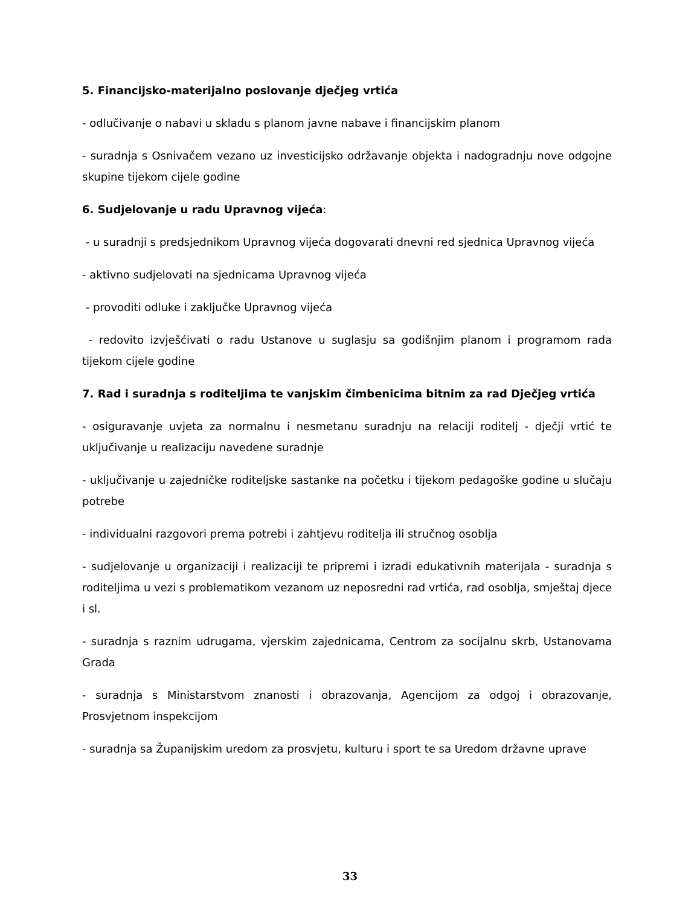5. Financijsko-materijalno poslovanje dječjeg vrtića
- odlučivanje o nabavi u skladu s planom javne nabave i financijskim planom
- suradnja s Osnivačem vezano uz investicijsko održavanje objekta i nadogradnju nove odgojne skupine tijekom cijele godine
6. Sudjelovanje u radu Upravnog vijeća:
- u suradnji s predsjednikom Upravnog vijeća dogovarati dnevni red sjednica Upravnog vijeća
- aktivno sudjelovati na sjednicama Upravnog vijeća
- provoditi odluke i zaključke Upravnog vijeća
- redovito izvješćivati o radu Ustanove u suglasju sa godišnjim planom i programom rada tijekom cijele godine
7. Rad i suradnja s roditeljima te vanjskim čimbenicima bitnim za rad Dječjeg vrtića
- osiguravanje uvjeta za normalnu i nesmetanu suradnju na relaciji roditelj - dječji vrtić te uključivanje u realizaciju navedene suradnje
- uključivanje u zajedničke roditeljske sastanke na početku i tijekom pedagoške godine u slučaju potrebe
- individualni razgovori prema potrebi i zahtjevu roditelja ili stručnog osoblja
- sudjelovanje u organizaciji i realizaciji te pripremi i izradi edukativnih materijala - suradnja s roditeljima u vezi s problematikom vezanom uz neposredni rad vrtića, rad osoblja, smještaj djece i sl.
- suradnja s raznim udrugama, vjerskim zajednicama, Centrom za socijalnu skrb, Ustanovama Grada
- suradnja s Ministarstvom znanosti i obrazovanja, Agencijom za odgoj i obrazovanje, Prosvjetnom inspekcijom
- suradnja sa Županijskim uredom za prosvjetu, kulturu i sport te sa Uredom državne uprave
33